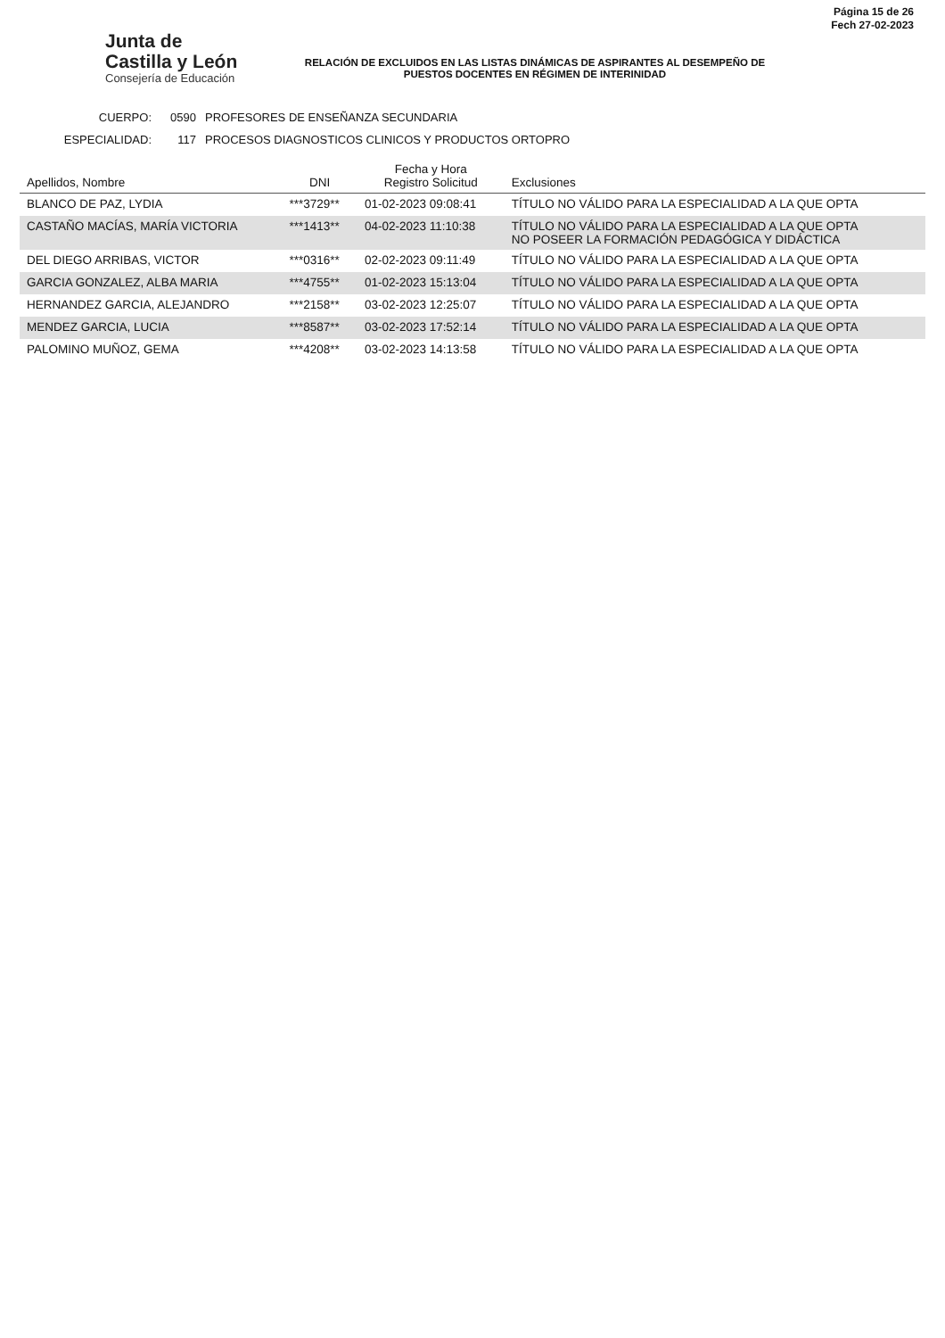Junta de
Castilla y León
Consejería de Educación
RELACIÓN DE EXCLUIDOS EN LAS LISTAS DINÁMICAS DE ASPIRANTES AL DESEMPEÑO DE PUESTOS DOCENTES EN RÉGIMEN DE INTERINIDAD
Página 15 de 26
Fech 27-02-2023
CUERPO: 0590 PROFESORES DE ENSEÑANZA SECUNDARIA
ESPECIALIDAD: 117 PROCESOS DIAGNOSTICOS CLINICOS Y PRODUCTOS ORTOPRO
| Apellidos, Nombre | DNI | Fecha y Hora Registro Solicitud | Exclusiones |
| --- | --- | --- | --- |
| BLANCO DE PAZ, LYDIA | ***3729** | 01-02-2023 09:08:41 | TÍTULO NO VÁLIDO PARA LA ESPECIALIDAD A LA QUE OPTA |
| CASTAÑO MACÍAS, MARÍA VICTORIA | ***1413** | 04-02-2023 11:10:38 | TÍTULO NO VÁLIDO PARA LA ESPECIALIDAD A LA QUE OPTA NO POSEER LA FORMACIÓN PEDAGÓGICA Y DIDÁCTICA |
| DEL DIEGO ARRIBAS, VICTOR | ***0316** | 02-02-2023 09:11:49 | TÍTULO NO VÁLIDO PARA LA ESPECIALIDAD A LA QUE OPTA |
| GARCIA GONZALEZ, ALBA MARIA | ***4755** | 01-02-2023 15:13:04 | TÍTULO NO VÁLIDO PARA LA ESPECIALIDAD A LA QUE OPTA |
| HERNANDEZ GARCIA, ALEJANDRO | ***2158** | 03-02-2023 12:25:07 | TÍTULO NO VÁLIDO PARA LA ESPECIALIDAD A LA QUE OPTA |
| MENDEZ GARCIA, LUCIA | ***8587** | 03-02-2023 17:52:14 | TÍTULO NO VÁLIDO PARA LA ESPECIALIDAD A LA QUE OPTA |
| PALOMINO MUÑOZ, GEMA | ***4208** | 03-02-2023 14:13:58 | TÍTULO NO VÁLIDO PARA LA ESPECIALIDAD A LA QUE OPTA |